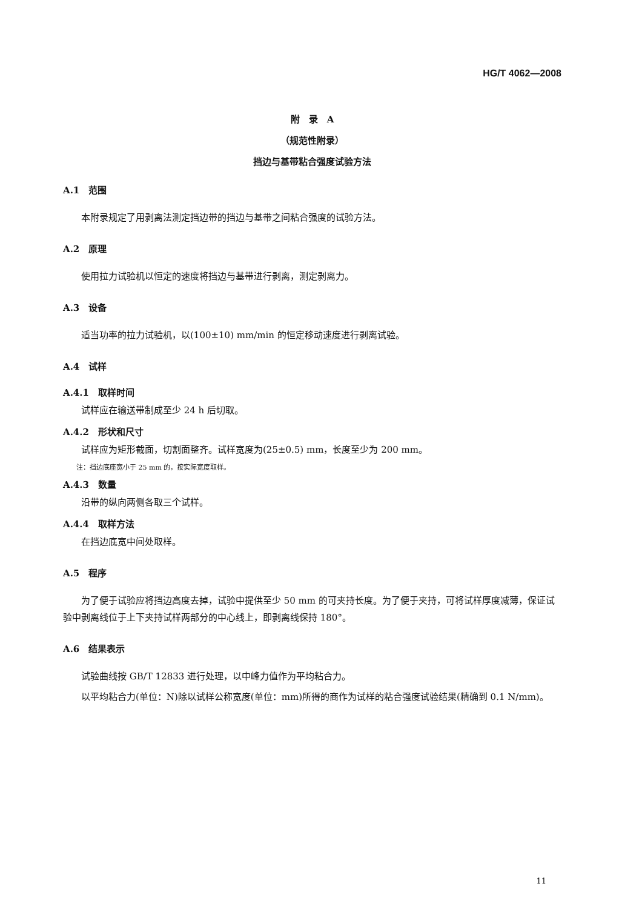HG/T 4062—2008
附　录　A
（规范性附录）
挡边与基带粘合强度试验方法
A.1　范围
本附录规定了用剥离法测定挡边带的挡边与基带之间粘合强度的试验方法。
A.2　原理
使用拉力试验机以恒定的速度将挡边与基带进行剥离，测定剥离力。
A.3　设备
适当功率的拉力试验机，以(100±10) mm/min 的恒定移动速度进行剥离试验。
A.4　试样
A.4.1　取样时间
试样应在输送带制成至少 24 h 后切取。
A.4.2　形状和尺寸
试样应为矩形截面，切割面整齐。试样宽度为(25±0.5) mm，长度至少为 200 mm。
注：挡边底座宽小于 25 mm 的，按实际宽度取样。
A.4.3　数量
沿带的纵向两侧各取三个试样。
A.4.4　取样方法
在挡边底宽中间处取样。
A.5　程序
为了便于试验应将挡边高度去掉，试验中提供至少 50 mm 的可夹持长度。为了便于夹持，可将试样厚度减薄，保证试验中剥离线位于上下夹持试样两部分的中心线上，即剥离线保持 180°。
A.6　结果表示
试验曲线按 GB/T 12833 进行处理，以中峰力值作为平均粘合力。
以平均粘合力(单位：N)除以试样公称宽度(单位：mm)所得的商作为试样的粘合强度试验结果(精确到 0.1 N/mm)。
11